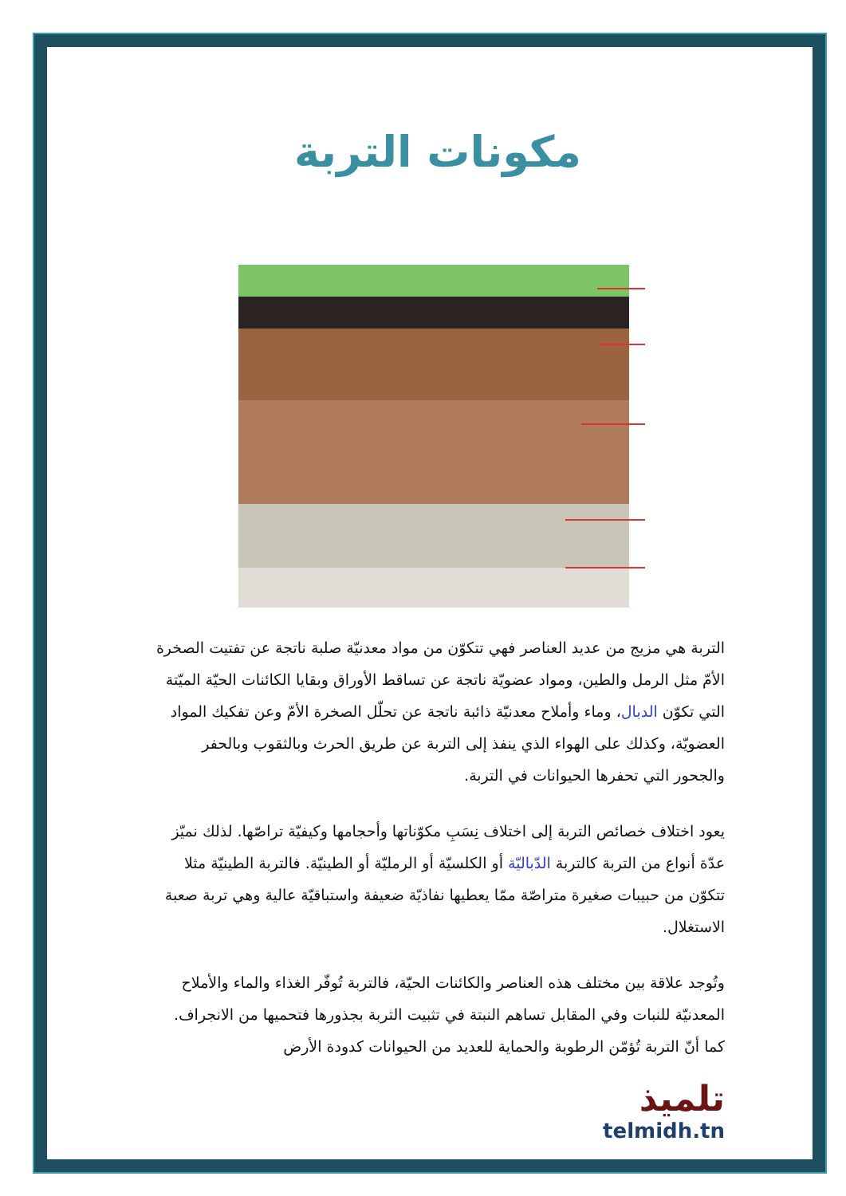مكونات التربة
التربة هي مزيج من عديد العناصر فهي تتكوّن من مواد معدنيّة صلبة ناتجة عن تفتيت الصخرة الأمّ مثل الرمل والطين، ومواد عضويّة ناتجة عن تساقط الأوراق وبقايا الكائنات الحيّة الميّتة التي تكوّن الدبال، وماء وأملاح معدنيّة ذائبة ناتجة عن تحلّل الصخرة الأمّ وعن تفكيك المواد العضويّة، وكذلك على الهواء الذي ينفذ إلى التربة عن طريق الحرث وبالثقوب وبالحفر والجحور التي تحفرها الحيوانات في التربة.
يعود اختلاف خصائص التربة إلى اختلاف نِسَبِ مكوّناتها وأحجامها وكيفيّة تراصّها. لذلك نميّز عدّة أنواع من التربة كالتربة الدّباليّة أو الكلسيّة أو الرمليّة أو الطينيّة. فالتربة الطينيّة مثلا تتكوّن من حبيبات صغيرة متراصّة ممّا يعطيها نفاذيّة ضعيفة واستباقيّة عالية وهي تربة صعبة الاستغلال.
وتُوجد علاقة بين مختلف هذه العناصر والكائنات الحيّة، فالتربة تُوفّر الغذاء والماء والأملاح المعدنيّة للنبات وفي المقابل تساهم النبتة في تثبيت التربة بجذورها فتحميها من الانجراف. كما أنّ التربة تُؤمّن الرطوبة والحماية للعديد من الحيوانات كدودة الأرض
تلميذ
telmidh.tn